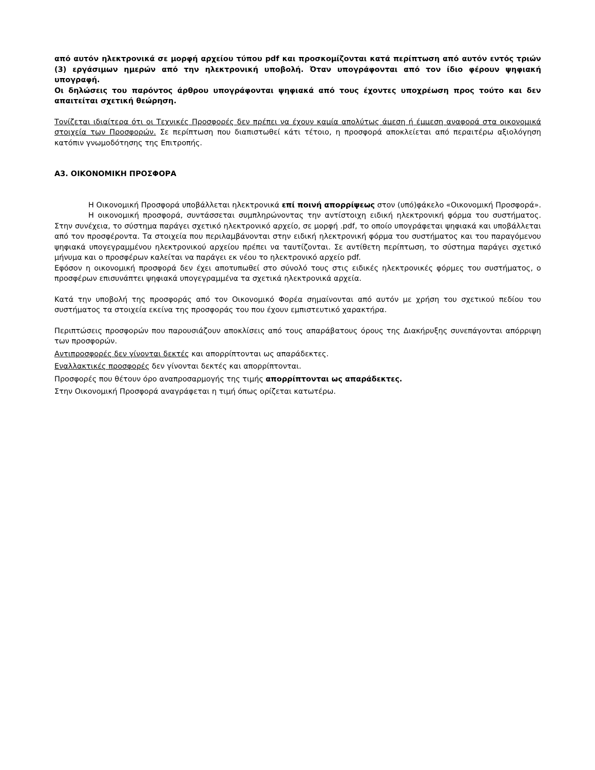από αυτόν ηλεκτρονικά σε μορφή αρχείου τύπου pdf και προσκομίζονται κατά περίπτωση από αυτόν εντός τριών (3) εργάσιμων ημερών από την ηλεκτρονική υποβολή. Όταν υπογράφονται από τον ίδιο φέρουν ψηφιακή υπογραφή.
Οι δηλώσεις του παρόντος άρθρου υπογράφονται ψηφιακά από τους έχοντες υποχρέωση προς τούτο και δεν απαιτείται σχετική θεώρηση.
Τονίζεται ιδιαίτερα ότι οι Τεχνικές Προσφορές δεν πρέπει να έχουν καμία απολύτως άμεση ή έμμεση αναφορά στα οικονομικά στοιχεία των Προσφορών. Σε περίπτωση που διαπιστωθεί κάτι τέτοιο, η προσφορά αποκλείεται από περαιτέρω αξιολόγηση κατόπιν γνωμοδότησης της Επιτροπής.
Α3. ΟΙΚΟΝΟΜΙΚΗ ΠΡΟΣΦΟΡΑ
Η Οικονομική Προσφορά υποβάλλεται ηλεκτρονικά επί ποινή απορρίψεως στον (υπό)φάκελο «Οικονομική Προσφορά».
Η οικονομική προσφορά, συντάσσεται συμπληρώνοντας την αντίστοιχη ειδική ηλεκτρονική φόρμα του συστήματος. Στην συνέχεια, το σύστημα παράγει σχετικό ηλεκτρονικό αρχείο, σε μορφή .pdf, το οποίο υπογράφεται ψηφιακά και υποβάλλεται από τον προσφέροντα. Τα στοιχεία που περιλαμβάνονται στην ειδική ηλεκτρονική φόρμα του συστήματος και του παραγόμενου ψηφιακά υπογεγραμμένου ηλεκτρονικού αρχείου πρέπει να ταυτίζονται. Σε αντίθετη περίπτωση, το σύστημα παράγει σχετικό μήνυμα και ο προσφέρων καλείται να παράγει εκ νέου το ηλεκτρονικό αρχείο pdf.
Εφόσον η οικονομική προσφορά δεν έχει αποτυπωθεί στο σύνολό τους στις ειδικές ηλεκτρονικές φόρμες του συστήματος, ο προσφέρων επισυνάπτει ψηφιακά υπογεγραμμένα τα σχετικά ηλεκτρονικά αρχεία.
Κατά την υποβολή της προσφοράς από τον Οικονομικό Φορέα σημαίνονται από αυτόν με χρήση του σχετικού πεδίου του συστήματος τα στοιχεία εκείνα της προσφοράς του που έχουν εμπιστευτικό χαρακτήρα.
Περιπτώσεις προσφορών που παρουσιάζουν αποκλίσεις από τους απαράβατους όρους της Διακήρυξης συνεπάγονται απόρριψη των προσφορών.
Αντιπροσφορές δεν γίνονται δεκτές και απορρίπτονται ως απαράδεκτες.
Εναλλακτικές προσφορές δεν γίνονται δεκτές και απορρίπτονται.
Προσφορές που θέτουν όρο αναπροσαρμογής της τιμής απορρίπτονται ως απαράδεκτες.
Στην Οικονομική Προσφορά αναγράφεται η τιμή όπως ορίζεται κατωτέρω.